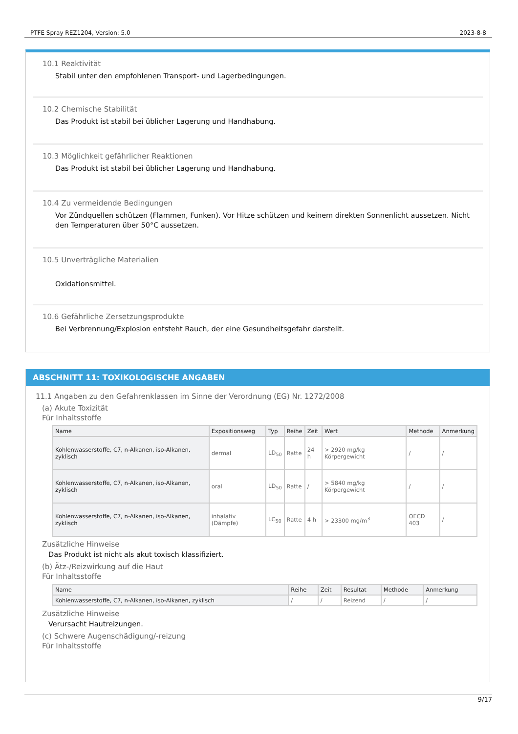PTFE Spray REZ1204, Version: 5.0 2023-8-8
10.1 Reaktivität
Stabil unter den empfohlenen Transport- und Lagerbedingungen.
10.2 Chemische Stabilität
Das Produkt ist stabil bei üblicher Lagerung und Handhabung.
10.3 Möglichkeit gefährlicher Reaktionen
Das Produkt ist stabil bei üblicher Lagerung und Handhabung.
10.4 Zu vermeidende Bedingungen
Vor Zündquellen schützen (Flammen, Funken). Vor Hitze schützen und keinem direkten Sonnenlicht aussetzen. Nicht den Temperaturen über 50°C aussetzen.
10.5 Unverträgliche Materialien
Oxidationsmittel.
10.6 Gefährliche Zersetzungsprodukte
Bei Verbrennung/Explosion entsteht Rauch, der eine Gesundheitsgefahr darstellt.
ABSCHNITT 11: TOXIKOLOGISCHE ANGABEN
11.1 Angaben zu den Gefahrenklassen im Sinne der Verordnung (EG) Nr. 1272/2008
(a) Akute Toxizität
Für Inhaltsstoffe
| Name | Expositionsweg | Typ | Reihe | Zeit | Wert | Methode | Anmerkung |
| --- | --- | --- | --- | --- | --- | --- | --- |
| Kohlenwasserstoffe, C7, n-Alkanen, iso-Alkanen, zyklisch | dermal | LD<sub>50</sub> | Ratte | 24 h | > 2920 mg/kg Körpergewicht | / | / |
| Kohlenwasserstoffe, C7, n-Alkanen, iso-Alkanen, zyklisch | oral | LD<sub>50</sub> | Ratte | / | > 5840 mg/kg Körpergewicht | / | / |
| Kohlenwasserstoffe, C7, n-Alkanen, iso-Alkanen, zyklisch | inhalativ (Dämpfe) | LC<sub>50</sub> | Ratte | 4 h | > 23300 mg/m<sup>3</sup> | OECD 403 | / |
Zusätzliche Hinweise
Das Produkt ist nicht als akut toxisch klassifiziert.
(b) Ätz-/Reizwirkung auf die Haut
Für Inhaltsstoffe
| Name | Reihe | Zeit | Resultat | Methode | Anmerkung |
| --- | --- | --- | --- | --- | --- |
| Kohlenwasserstoffe, C7, n-Alkanen, iso-Alkanen, zyklisch | / | / | Reizend | / | / |
Zusätzliche Hinweise
Verursacht Hautreizungen.
(c) Schwere Augenschädigung/-reizung
Für Inhaltsstoffe
9/17